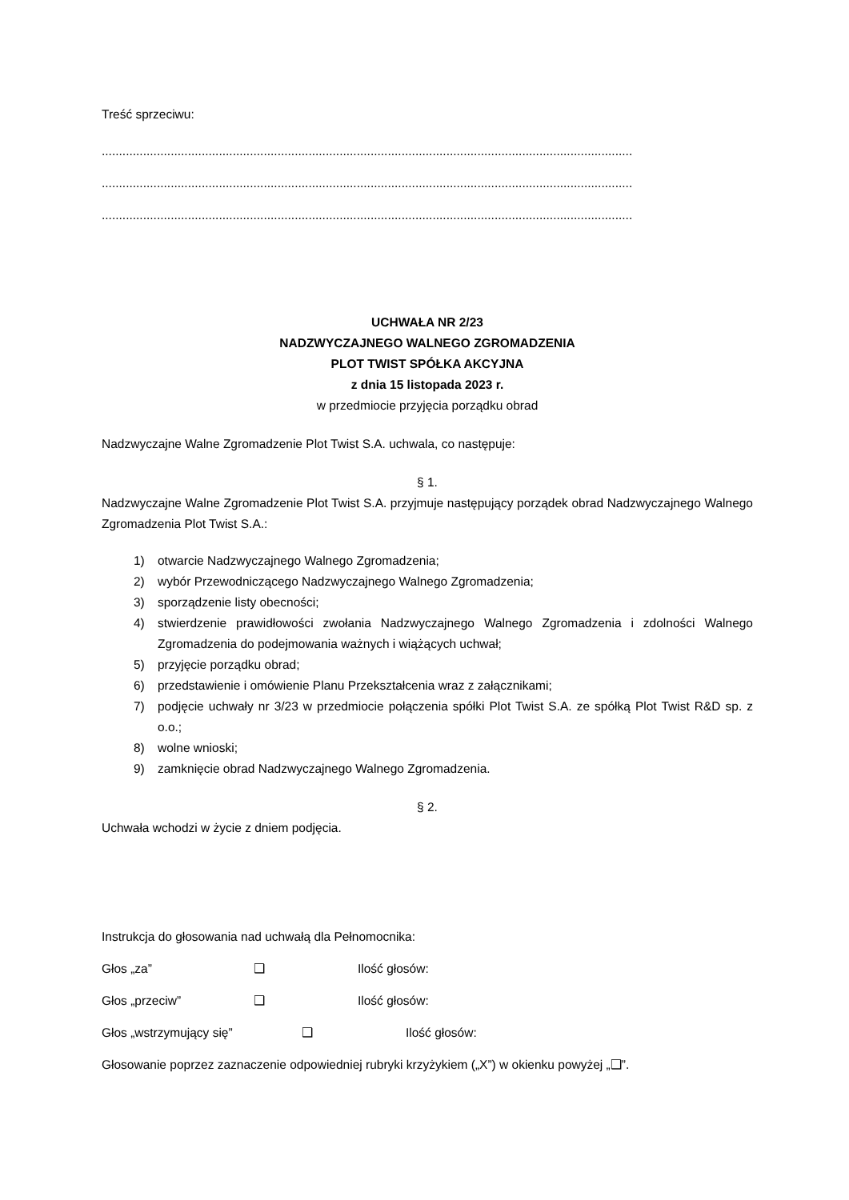Treść sprzeciwu:
..........................................................................................................................................................
..........................................................................................................................................................
..........................................................................................................................................................
UCHWAŁA NR 2/23
NADZWYCZAJNEGO WALNEGO ZGROMADZENIA
PLOT TWIST SPÓŁKA AKCYJNA
z dnia 15 listopada 2023 r.
w przedmiocie przyjęcia porządku obrad
Nadzwyczajne Walne Zgromadzenie Plot Twist S.A. uchwala, co następuje:
§ 1.
Nadzwyczajne Walne Zgromadzenie Plot Twist S.A. przyjmuje następujący porządek obrad Nadzwyczajnego Walnego Zgromadzenia Plot Twist S.A.:
1) otwarcie Nadzwyczajnego Walnego Zgromadzenia;
2) wybór Przewodniczącego Nadzwyczajnego Walnego Zgromadzenia;
3) sporządzenie listy obecności;
4) stwierdzenie prawidłowości zwołania Nadzwyczajnego Walnego Zgromadzenia i zdolności Walnego Zgromadzenia do podejmowania ważnych i wiążących uchwał;
5) przyjęcie porządku obrad;
6) przedstawienie i omówienie Planu Przekształcenia wraz z załącznikami;
7) podjęcie uchwały nr 3/23 w przedmiocie połączenia spółki Plot Twist S.A. ze spółką Plot Twist R&D sp. z o.o.;
8) wolne wnioski;
9) zamknięcie obrad Nadzwyczajnego Walnego Zgromadzenia.
§ 2.
Uchwała wchodzi w życie z dniem podjęcia.
Instrukcja do głosowania nad uchwałą dla Pełnomocnika:
Głos „za” ❑ Ilość głosów:
Głos „przeciw” ❑ Ilość głosów:
Głos „wstrzymujący się” ❑ Ilość głosów:
Głosowanie poprzez zaznaczenie odpowiedniej rubryki krzyżykiem („X”) w okienku powyżej „❑”.